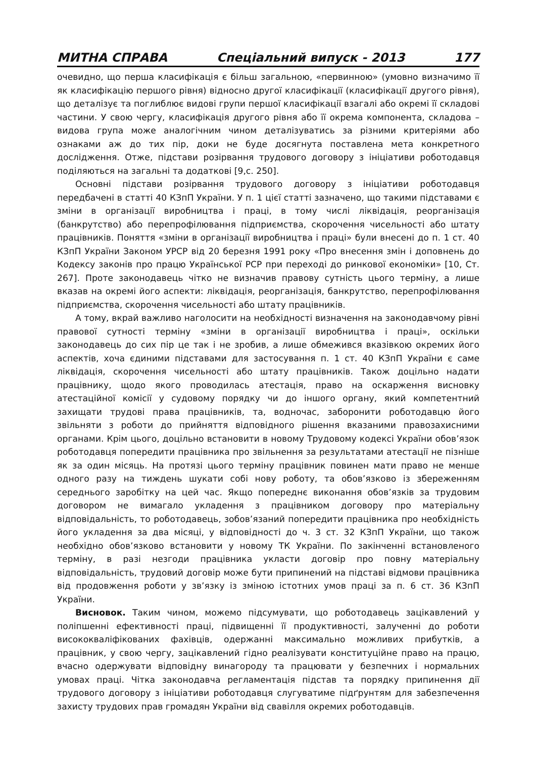МИТНА СПРАВА Спеціальний випуск - 2013 177
очевидно, що перша класифікація є більш загальною, «первинною» (умовно визначимо її як класифікацію першого рівня) відносно другої класифікації (класифікації другого рівня), що деталізує та поглиблює видові групи першої класифікації взагалі або окремі її складові частини. У свою чергу, класифікація другого рівня або її окрема компонента, складова – видова група може аналогічним чином деталізуватись за різними критеріями або ознаками аж до тих пір, доки не буде досягнута поставлена мета конкретного дослідження. Отже, підстави розірвання трудового договору з ініціативи роботодавця поділяються на загальні та додаткові [9,с. 250].
Основні підстави розірвання трудового договору з ініціативи роботодавця передбачені в статті 40 КЗпП України. У п. 1 цієї статті зазначено, що такими підставами є зміни в організації виробництва і праці, в тому числі ліквідація, реорганізація (банкрутство) або перепрофілювання підприємства, скорочення чисельності або штату працівників. Поняття «зміни в організації виробництва і праці» були внесені до п. 1 ст. 40 КЗпП України Законом УРСР від 20 березня 1991 року «Про внесення змін і доповнень до Кодексу законів про працю Української РСР при переході до ринкової економіки» [10, Ст. 267]. Проте законодавець чітко не визначив правову сутність цього терміну, а лише вказав на окремі його аспекти: ліквідація, реорганізація, банкрутство, перепрофілювання підприємства, скорочення чисельності або штату працівників.
А тому, вкрай важливо наголосити на необхідності визначення на законодавчому рівні правової сутності терміну «зміни в організації виробництва і праці», оскільки законодавець до сих пір це так і не зробив, а лише обмежився вказівкою окремих його аспектів, хоча єдиними підставами для застосування п. 1 ст. 40 КЗпП України є саме ліквідація, скорочення чисельності або штату працівників. Також доцільно надати працівнику, щодо якого проводилась атестація, право на оскарження висновку атестаційної комісії у судовому порядку чи до іншого органу, який компетентний захищати трудові права працівників, та, водночас, заборонити роботодавцю його звільняти з роботи до прийняття відповідного рішення вказаними правозахисними органами. Крім цього, доцільно встановити в новому Трудовому кодексі України обов’язок роботодавця попередити працівника про звільнення за результатами атестації не пізніше як за один місяць. На протязі цього терміну працівник повинен мати право не менше одного разу на тиждень шукати собі нову роботу, та обов’язково із збереженням середнього заробітку на цей час. Якщо попереднє виконання обов’язків за трудовим договором не вимагало укладення з працівником договору про матеріальну відповідальність, то роботодавець, зобов’язаний попередити працівника про необхідність його укладення за два місяці, у відповідності до ч. 3 ст. 32 КЗпП України, що також необхідно обов’язково встановити у новому ТК України. По закінченні встановленого терміну, в разі незгоди працівника укласти договір про повну матеріальну відповідальність, трудовий договір може бути припинений на підставі відмови працівника від продовження роботи у зв’язку із зміною істотних умов праці за п. 6 ст. 36 КЗпП України.
Висновок. Таким чином, можемо підсумувати, що роботодавець зацікавлений у поліпшенні ефективності праці, підвищенні її продуктивності, залученні до роботи висококваліфікованих фахівців, одержанні максимально можливих прибутків, а працівник, у свою чергу, зацікавлений гідно реалізувати конституційне право на працю, вчасно одержувати відповідну винагороду та працювати у безпечних і нормальних умовах праці. Чітка законодавча регламентація підстав та порядку припинення дії трудового договору з ініціативи роботодавця слугуватиме підґрунтям для забезпечення захисту трудових прав громадян України від свавілля окремих роботодавців.